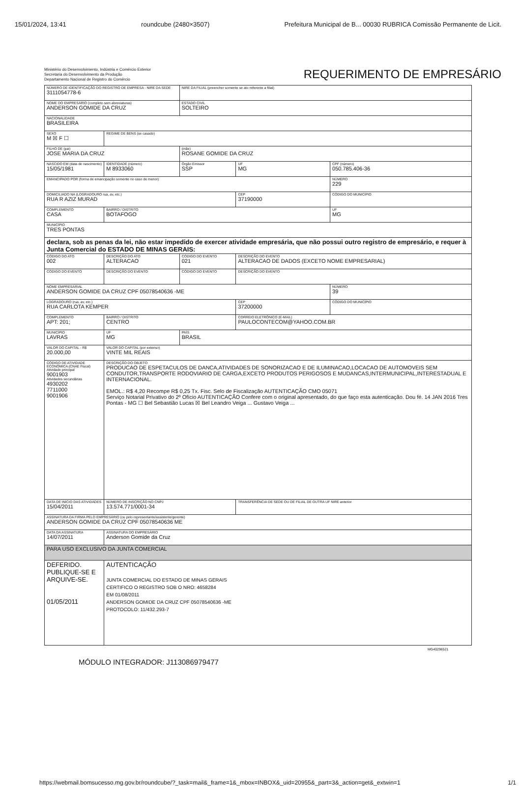15/01/2024, 13:41 roundcube (2480×3507) Prefeitura Municipal de B... 00030 RUBRICA Comissão Permanente de Licit.
Ministério do Desenvolvimento, Indústria e Comércio Exterior
Secretaria do Desenvolvimento da Produção
Departamento Nacional de Registro do Comércio
REQUERIMENTO DE EMPRESÁRIO
| NÚMERO DE IDENTIFICAÇÃO DO REGISTRO DE EMPRESA - NIRE DA SEDE 3111054778-6 | | | | NIRE DA FILIAL (preencher somente se ato referente a filial) | | | |
| NOME DO EMPRESÁRIO (completo sem abreviaturas) ANDERSON GOMIDE DA CRUZ | | | | ESTADO CIVIL SOLTEIRO | | | |
| NACIONALIDADE BRASILEIRA | | | | | | | |
| SEXO M ☒ F ☐ | REGIME DE BENS (se casado) | | | | | | |
| FILHO DE (pai) JOSE MARIA DA CRUZ | | | | (mãe) ROSANE GOMIDE DA CRUZ | | | |
| NASCIDO EM (data de nascimento) 15/05/1981 | | IDENTIDADE (número) M 8933060 | | Órgão Emissor SSP | | UF MG | CPF (número) 050.785.406-36 |
| EMANCIPADO POR (forma de emancipação somente no caso de menor) | | | | | | | NÚMERO 229 |
| DOMICILIADO NA (LOGRADOURO rua, av, etc.) RUA R AZIZ MURAD | | | | | CEP 37190000 | | CÓDIGO DO MUNICÍPIO |
| COMPLEMENTO CASA | | | BAIRRO / DISTRITO BOTAFOGO | | | | UF MG |
| MUNICÍPIO TRES PONTAS | | | | | | | |
| declara, sob as penas da lei, não estar impedido de exercer atividade empresária, que não possui outro registro de empresário, e requer à Junta Comercial do ESTADO DE MINAS GERAIS: | | | | | | | |
| CÓDIGO DO ATO 002 | DESCRIÇÃO DO ATO ALTERACAO | | | CÓDIGO DO EVENTO 021 | DESCRIÇÃO DO EVENTO ALTERACAO DE DADOS (EXCETO NOME EMPRESARIAL) | | |
| CÓDIGO DO EVENTO | DESCRIÇÃO DO EVENTO | | | CÓDIGO DO EVENTO | DESCRIÇÃO DO EVENTO | | |
| NOME EMPRESARIAL ANDERSON GOMIDE DA CRUZ CPF 05078540636 -ME | | | | | | | NÚMERO 39 |
| LOGRADOURO (rua, av, etc.) RUA CARLOTA KEMPER | | | | | CEP 37200000 | | CÓDIGO DO MUNICÍPIO |
| COMPLEMENTO APT: 201; | | | BAIRRO / DISTRITO CENTRO | | CORREIO ELETRÔNICO (E-MAIL) PAULOCONTECOM@YAHOO.COM.BR | | |
| MUNICÍPIO LAVRAS | | | UF MG | PAÍS BRASIL | | | |
| VALOR DO CAPITAL - R$ 20.000,00 | VALOR DO CAPITAL (por extenso) VINTE MIL REAIS | | | | | | |
| CÓDIGO DE ATIVIDADE ECONÔMICA (CNAE Fiscal) Atividade principal 9001903 Atividades secundárias 4930202 7711000 9001906 | DESCRIÇÃO DO OBJETO PRODUCAO DE ESPETACULOS DE DANCA,ATIVIDADES DE SONORIZACAO E DE ILUMINACAO,LOCACAO DE AUTOMOVEIS SEM CONDUTOR,TRANSPORTE RODOVIARIO DE CARGA,EXCETO PRODUTOS PERIGOSOS E MUDANCAS,INTERMUNICIPAL,INTERESTADUAL E INTERNACIONAL. EMOL.: R$ 4,20 Recompe R$ 0,25 Tx. Fisc. Selo de Fiscalização AUTENTICAÇÃO CMO 05071 Serviço Notarial Privativo do 2º Ofício AUTENTICAÇÃO Confere com o original apresentado, do que faço esta autenticação. Dou fé. 14 JAN 2016 Tres Pontas - MG ☐ Bel Sebastião Lucas ☒ Bel Leandro Veiga ... Gustavo Veiga ... | | | | | | |
| DATA DE INÍCIO DAS ATIVIDADES 15/04/2011 | | NÚMERO DE INSCRIÇÃO NO CNPJ 13.574.771/0001-34 | | | TRANSFERÊNCIA DE SEDE OU DE FILIAL DE OUTRA UF NIRE anterior | | |
| ASSINATURA DA FIRMA PELO EMPRESÁRIO (ou pelo representante/assistente/gerente) ANDERSON GOMIDE DA CRUZ CPF 05078540636 ME | | | | | | | |
| DATA DA ASSINATURA 14/07/2011 | | ASSINATURA DO EMPRESÁRIO Anderson Gomide da Cruz | | | | | |
| PARA USO EXCLUSIVO DA JUNTA COMERCIAL | | | | | | | |
| DEFERIDO. PUBLIQUE-SE E ARQUIVE-SE. 01/05/2011 | | | AUTENTICAÇÃO JUNTA COMERCIAL DO ESTADO DE MINAS GERAIS CERTIFICO O REGISTRO SOB O NRO: 4658284 EM 01/08/2011 ANDERSON GOMIDE DA CRUZ CPF 05078540636 -ME PROTOCOLO: 11/432.293-7 | | | | |
MG40296521
MÓDULO INTEGRADOR: J113086979477
https://webmail.bomsucesso.mg.gov.br/roundcube/?_task=mail&_frame=1&_mbox=INBOX&_uid=20955&_part=3&_action=get&_extwin=1 1/1